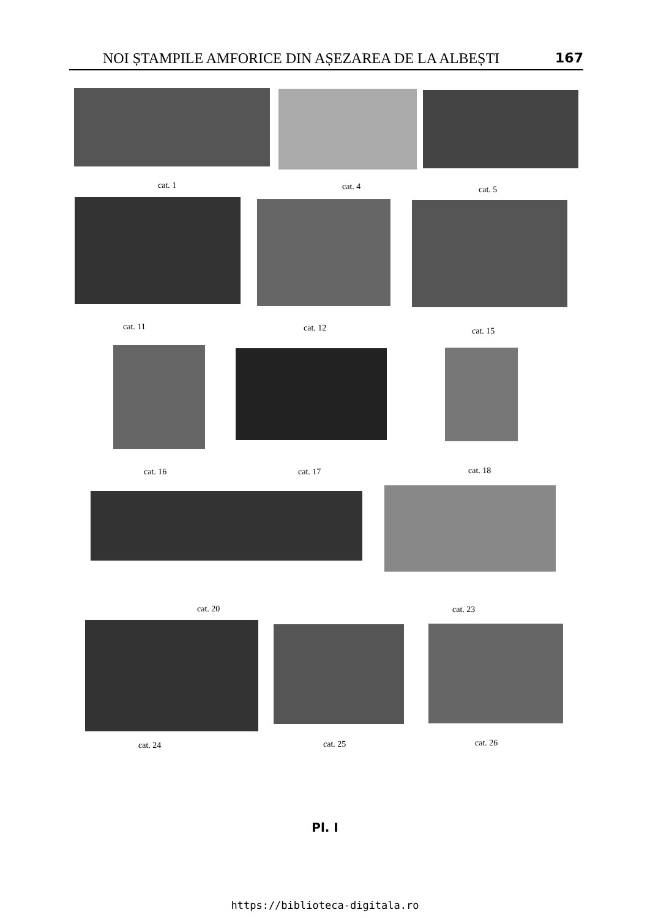NOI ȘTAMPILE AMFORICE DIN AȘEZAREA DE LA ALBEȘTI 167
cat. 1 cat. 4 cat. 5
cat. 11 cat. 12 cat. 15
cat. 16 cat. 17 cat. 18
cat. 20 cat. 23
cat. 24 cat. 25 cat. 26
Pl. I
https://biblioteca-digitala.ro